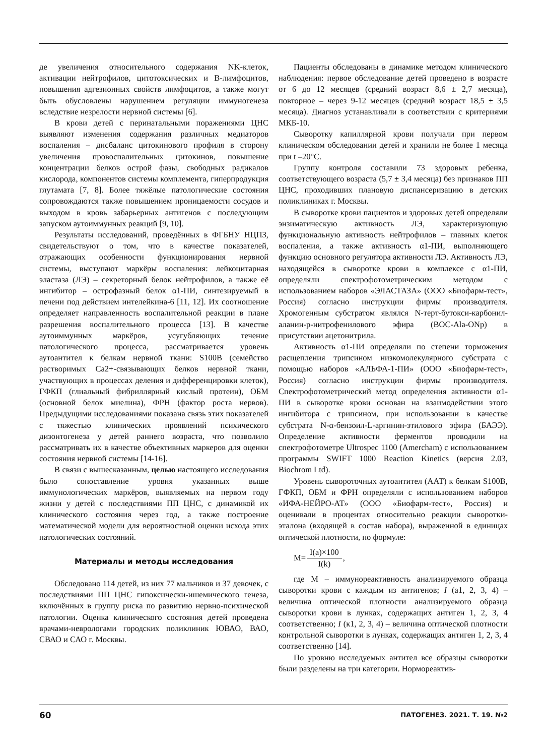де увеличения относительного содержания NK-клеток, активации нейтрофилов, цитотоксических и В-лимфоцитов, повышения адгезионных свойств лимфоцитов, а также могут быть обусловлены нарушением регуляции иммуногенеза вследствие незрелости нервной системы [6].
В крови детей с перинатальными поражениями ЦНС выявляют изменения содержания различных медиаторов воспаления – дисбаланс цитокинового профиля в сторону увеличения провоспалительных цитокинов, повышение концентрации белков острой фазы, свободных радикалов кислорода, компонентов системы комплемента, гиперпродукция глутамата [7, 8]. Более тяжёлые патологические состояния сопровождаются также повышением проницаемости сосудов и выходом в кровь забарьерных антигенов с последующим запуском аутоиммунных реакций [9, 10].
Результаты исследований, проведённых в ФГБНУ НЦПЗ, свидетельствуют о том, что в качестве показателей, отражающих особенности функционирования нервной системы, выступают маркёры воспаления: лейкоцитарная эластаза (ЛЭ) – секреторный белок нейтрофилов, а также её ингибитор – острофазный белок α1-ПИ, синтезируемый в печени под действием интелейкина-6 [11, 12]. Их соотношение определяет направленность воспалительной реакции в плане разрешения воспалительного процесса [13]. В качестве аутоиммунных маркёров, усугубляющих течение патологического процесса, рассматривается уровень аутоантител к белкам нервной ткани: S100B (семейство растворимых Ca2+-связывающих белков нервной ткани, участвующих в процессах деления и дифференцировки клеток), ГФКП (глиальный фибриллярный кислый протеин), ОБМ (основной белок миелина), ФРН (фактор роста нервов). Предыдущими исследованиями показана связь этих показателей с тяжестью клинических проявлений психического дизонтогенеза у детей раннего возраста, что позволило рассматривать их в качестве объективных маркеров для оценки состояния нервной системы [14-16].
В связи с вышесказанным, целью настоящего исследования было сопоставление уровня указанных выше иммунологических маркёров, выявляемых на первом году жизни у детей с последствиями ПП ЦНС, с динамикой их клинического состояния через год, а также построение математической модели для вероятностной оценки исхода этих патологических состояний.
Материалы и методы исследования
Обследовано 114 детей, из них 77 мальчиков и 37 девочек, с последствиями ПП ЦНС гипоксически-ишемического генеза, включённых в группу риска по развитию нервно-психической патологии. Оценка клинического состояния детей проведена врачами-неврологами городских поликлиник ЮВАО, ВАО, СВАО и САО г. Москвы.
Пациенты обследованы в динамике методом клинического наблюдения: первое обследование детей проведено в возрасте от 6 до 12 месяцев (средний возраст 8,6 ± 2,7 месяца), повторное – через 9-12 месяцев (средний возраст 18,5 ± 3,5 месяца). Диагноз устанавливали в соответствии с критериями МКБ-10.
Сыворотку капиллярной крови получали при первом клиническом обследовании детей и хранили не более 1 месяца при t –20°C.
Группу контроля составили 73 здоровых ребенка, соответствующего возраста (5,7 ± 3,4 месяца) без признаков ПП ЦНС, проходивших плановую диспансеризацию в детских поликлиниках г. Москвы.
В сыворотке крови пациентов и здоровых детей определяли энзиматическую активность ЛЭ, характеризующую функциональную активность нейтрофилов – главных клеток воспаления, а также активность α1-ПИ, выполняющего функцию основного регулятора активности ЛЭ. Активность ЛЭ, находящейся в сыворотке крови в комплексе с α1-ПИ, определяли спектрофотометрическим методом с использованием наборов «ЭЛАСТАЗА» (ООО «Биофарм-тест», Россия) согласно инструкции фирмы производителя. Хромогенным субстратом являлся N-терт-бутокси-карбонил-аланин-р-нитрофенилового эфира (BOC-Ala-ONp) в присутствии ацетонитрила.
Активность α1-ПИ определяли по степени торможения расщепления трипсином низкомолекулярного субстрата с помощью наборов «АЛЬФА-1-ПИ» (ООО «Биофарм-тест», Россия) согласно инструкции фирмы производителя. Спектрофотометрический метод определения активности α1-ПИ в сыворотке крови основан на взаимодействии этого ингибитора с трипсином, при использовании в качестве субстрата N-α-бензоил-L-аргинин-этилового эфира (БАЭЭ). Определение активности ферментов проводили на спектрофотометре Ultrospec 1100 (Amercham) с использованием программы SWIFT 1000 Reaction Kinetics (версия 2.03, Biochrom Ltd).
Уровень сывороточных аутоантител (ААТ) к белкам S100B, ГФКП, ОБМ и ФРН определяли с использованием наборов «ИФА-НЕЙРО-АТ» (ООО «Биофарм-тест», Россия) и оценивали в процентах относительно реакции сыворотки-эталона (входящей в состав набора), выраженной в единицах оптической плотности, по формуле:
M= I(a)×100 I(k),
где М – иммунореактивность анализируемого образца сыворотки крови с каждым из антигенов; I (a1, 2, 3, 4) – величина оптической плотности анализируемого образца сыворотки крови в лунках, содержащих антиген 1, 2, 3, 4 соответственно; I (к1, 2, 3, 4) – величина оптической плотности контрольной сыворотки в лунках, содержащих антиген 1, 2, 3, 4 соответственно [14].
По уровню исследуемых антител все образцы сыворотки были разделены на три категории. Нормореактив-
60 ПАТОГЕНЕЗ. 2021. Т. 19. №2